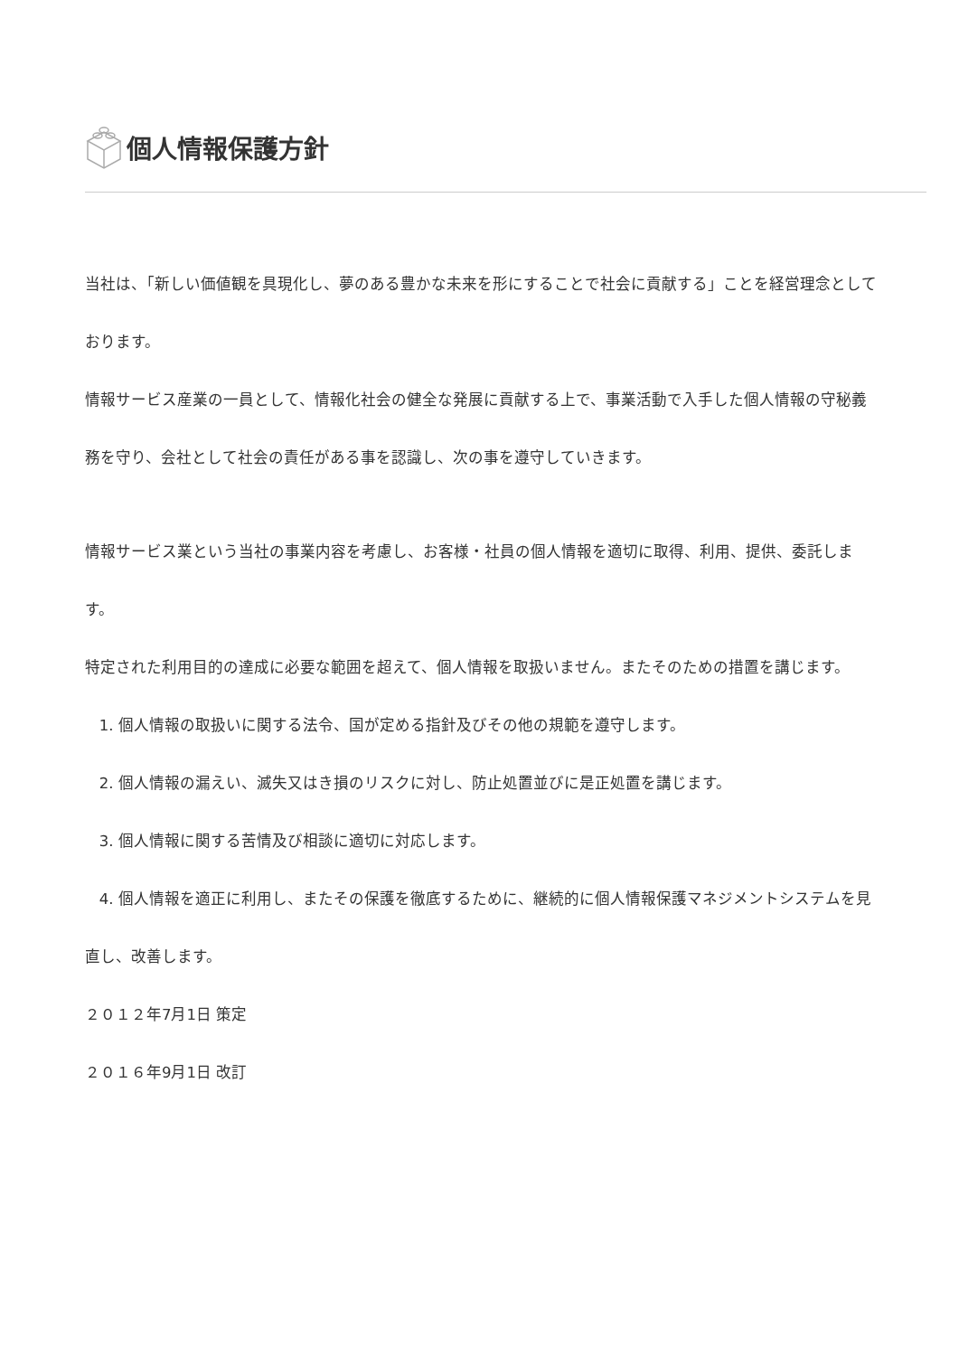個人情報保護方針
当社は、「新しい価値観を具現化し、夢のある豊かな未来を形にすることで社会に貢献する」ことを経営理念としております。
情報サービス産業の一員として、情報化社会の健全な発展に貢献する上で、事業活動で入手した個人情報の守秘義務を守り、会社として社会の責任がある事を認識し、次の事を遵守していきます。
情報サービス業という当社の事業内容を考慮し、お客様・社員の個人情報を適切に取得、利用、提供、委託します。
特定された利用目的の達成に必要な範囲を超えて、個人情報を取扱いません。またそのための措置を講じます。
1. 個人情報の取扱いに関する法令、国が定める指針及びその他の規範を遵守します。
2. 個人情報の漏えい、滅失又はき損のリスクに対し、防止処置並びに是正処置を講じます。
3. 個人情報に関する苦情及び相談に適切に対応します。
4. 個人情報を適正に利用し、またその保護を徹底するために、継続的に個人情報保護マネジメントシステムを見直し、改善します。
２０１２年7月1日 策定
２０１６年9月1日 改訂